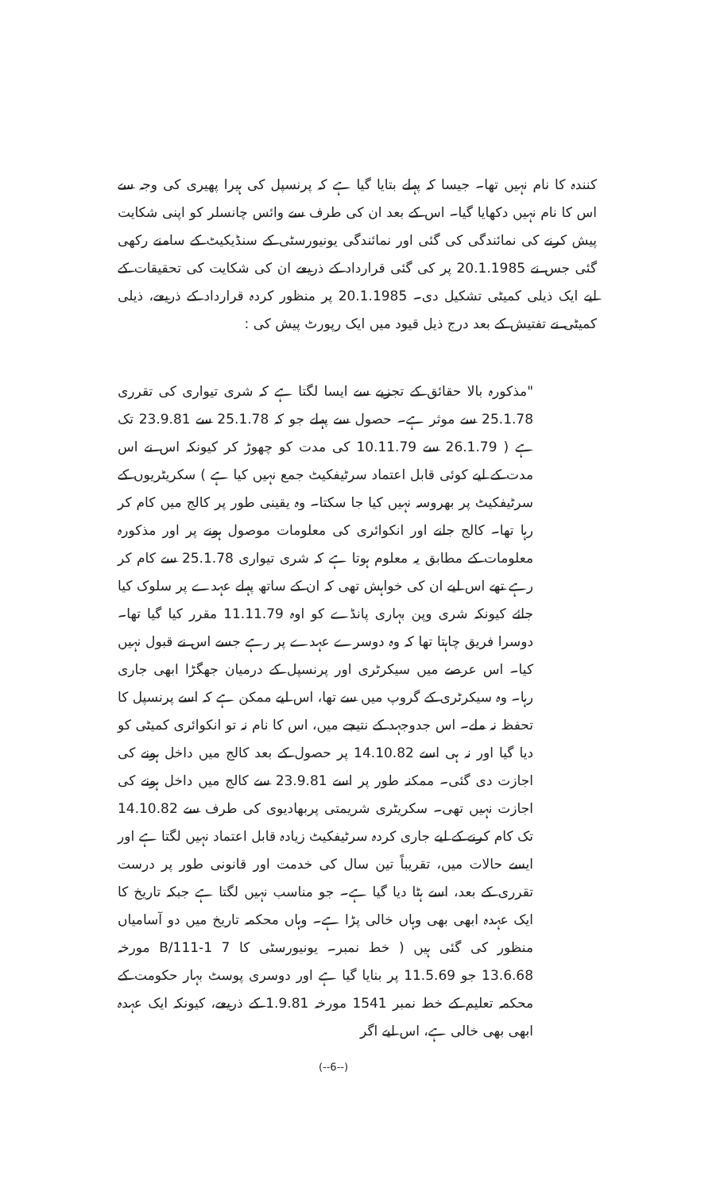کنندہ کا نام نہیں تھا۔ جیسا کہ پہلے بتایا گیا ہے کہ پرنسپل کی ہیرا پھیری کی وجہ سے اس کا نام نہیں دکھایا گیا۔ اس کے بعد ان کی طرف سے وائس چانسلر کو اپنی شکایت پیش کرنے کی نمائندگی کی گئی اور نمائندگی یونیورسٹی کے سنڈیکیٹ کے سامنے رکھی گئی جس نے 20.1.1985 پر کی گئی قرارداد کے ذریعے ان کی شکایت کی تحقیقات کے لیے ایک ذیلی کمیٹی تشکیل دی۔ 20.1.1985 پر منظور کردہ قرارداد کے ذریعے، ذیلی کمیٹی نے تفتیش کے بعد درج ذیل قیود میں ایک رپورٹ پیش کی :
"مذکورہ بالا حقائق کے تجزیے سے ایسا لگتا ہے کہ شری تیواری کی تقرری 25.1.78 سے موثر ہے۔ حصول سے پہلے جو کہ 25.1.78 سے 23.9.81 تک ہے ( 26.1.79 سے 10.11.79 کی مدت کو چھوڑ کر کیونکہ اس نے اس مدت کے لیے کوئی قابل اعتماد سرٹیفکیٹ جمع نہیں کیا ہے ) سکریٹریوں کے سرٹیفکیٹ پر بھروسہ نہیں کیا جا سکتا۔ وہ یقینی طور پر کالج میں کام کر رہا تھا۔ کالج جانے اور انکوائری کی معلومات موصول ہونے پر اور مذکورہ معلومات کے مطابق یہ معلوم ہوتا ہے کہ شری تیواری 25.1.78 سے کام کر رہے تھے اس لیے ان کی خواہش تھی کہ ان کے ساتھ پہلے عہدے پر سلوک کیا جائے کیونکہ شری وپن بہاری پانڈے کو اوہ 11.11.79 مقرر کیا گیا تھا۔ دوسرا فریق چاہتا تھا کہ وہ دوسرے عہدے پر رہے جسے اس نے قبول نہیں کیا۔ اس عرصے میں سیکرٹری اور پرنسپل کے درمیان جھگڑا ابھی جاری رہا۔ وہ سیکرٹری کے گروپ میں سے تھا، اس لیے ممکن ہے کہ اسے پرنسپل کا تحفظ نہ ملے۔ اس جدوجہد کے نتیجے میں، اس کا نام نہ تو انکوائری کمیٹی کو دیا گیا اور نہ ہی اسے 14.10.82 پر حصول کے بعد کالج میں داخل ہونے کی اجازت دی گئی۔ ممکنہ طور پر اسے 23.9.81 سے کالج میں داخل ہونے کی اجازت نہیں تھی۔ سکریٹری شریمتی پربھادیوی کی طرف سے 14.10.82 تک کام کرنے کے لیے جاری کردہ سرٹیفکیٹ زیادہ قابل اعتماد نہیں لگتا ہے اور ایسے حالات میں، تقریباً تین سال کی خدمت اور قانونی طور پر درست تقرری کے بعد، اسے ہٹا دیا گیا ہے۔ جو مناسب نہیں لگتا ہے جبکہ تاریخ کا ایک عہدہ ابھی بھی وہاں خالی پڑا ہے۔ وہاں محکمہ تاریخ میں دو آسامیاں منظور کی گئی ہیں ( خط نمبر۔ یونیورسٹی کا B/111-1 7 مورخہ 13.6.68 جو 11.5.69 پر بنایا گیا ہے اور دوسری پوسٹ بہار حکومت کے محکمہ تعلیم کے خط نمبر 1541 مورخہ 1.9.81 کے ذریعے، کیونکہ ایک عہدہ ابھی بھی خالی ہے، اس لیے اگر
(--6--)